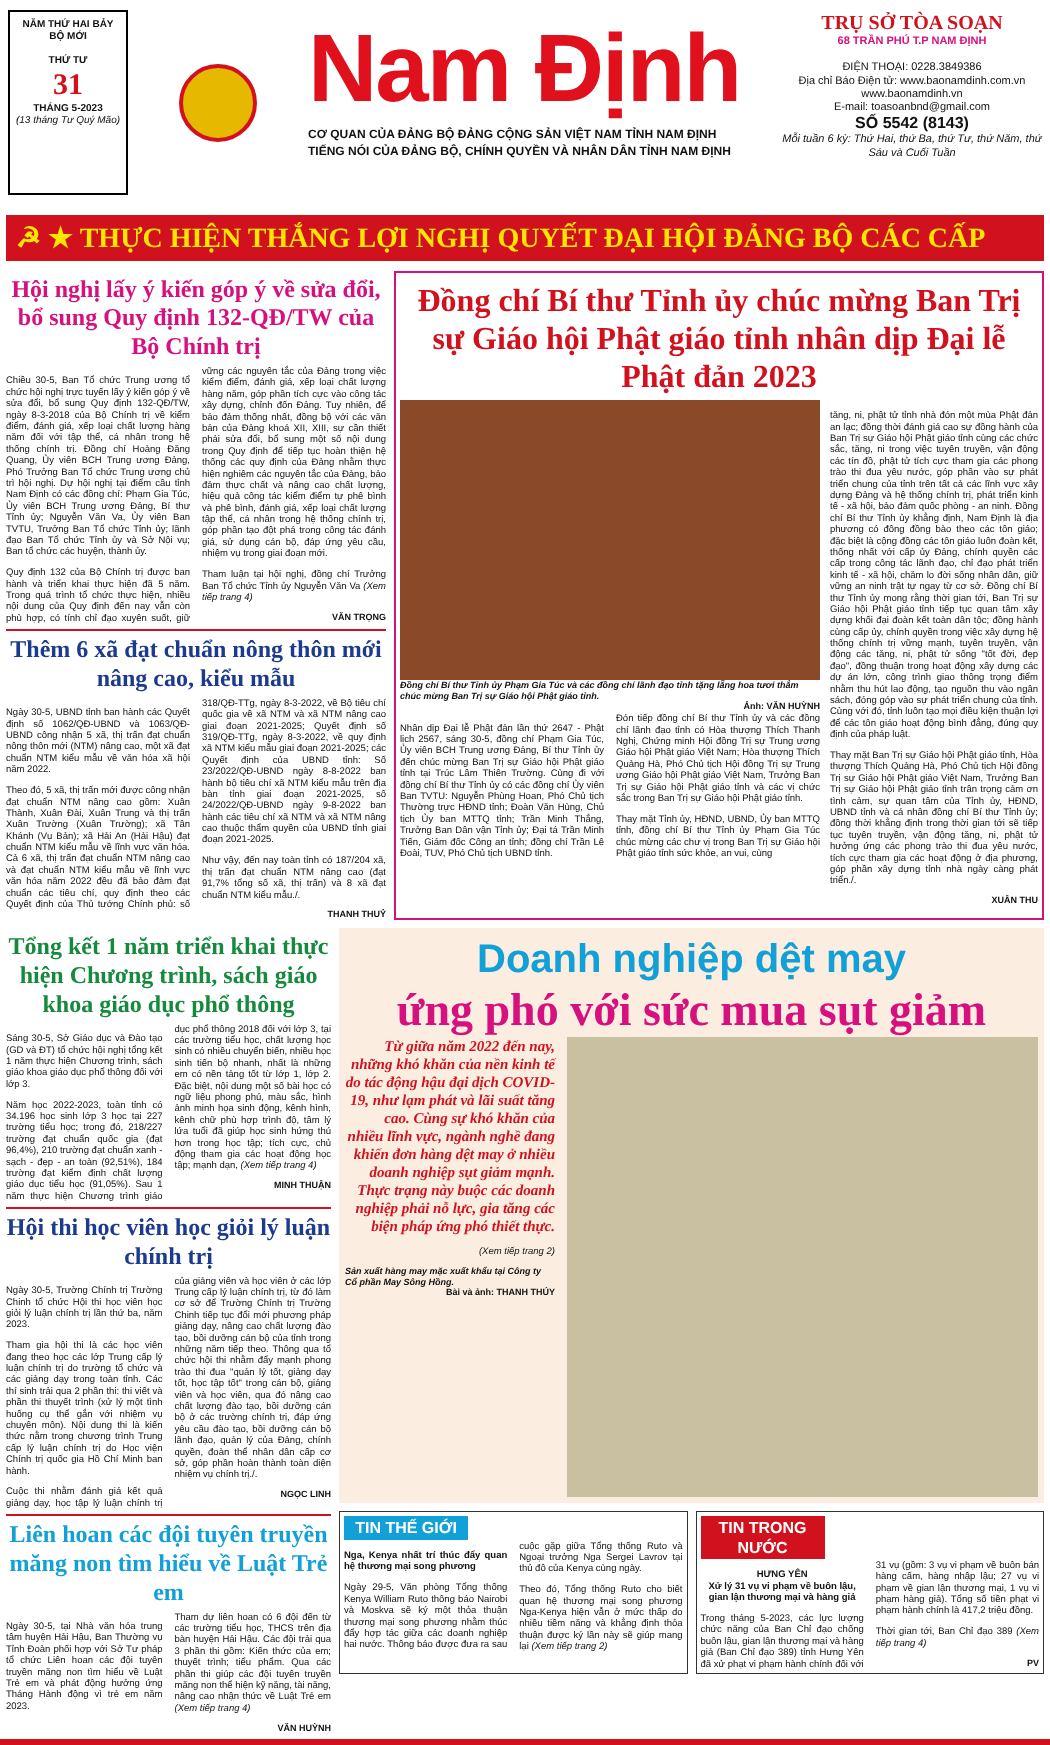NĂM THỨ HAI BẢY
BỘ MỚI
THỨ TƯ
31
THÁNG 5-2023
(13 tháng Tư Quý Mão)
Nam Định
CƠ QUAN CỦA ĐẢNG BỘ ĐẢNG CỘNG SẢN VIỆT NAM TỈNH NAM ĐỊNH
TIẾNG NÓI CỦA ĐẢNG BỘ, CHÍNH QUYỀN VÀ NHÂN DÂN TỈNH NAM ĐỊNH
TRỤ SỞ TÒA SOẠN
68 TRẦN PHÚ T.P NAM ĐỊNH
ĐIỆN THOẠI: 0228.3849386
Địa chỉ Báo Điện tử: www.baonamdinh.com.vn
www.baonamdinh.vn
E-mail: toasoanbnd@gmail.com
SỐ 5542 (8143)
Mỗi tuần 6 kỳ: Thứ Hai, thứ Ba, thứ Tư, thứ Năm, thứ Sáu và Cuối Tuần
☭ ★ THỰC HIỆN THẮNG LỢI NGHỊ QUYẾT ĐẠI HỘI ĐẢNG BỘ CÁC CẤP
Hội nghị lấy ý kiến góp ý về sửa đổi, bổ sung Quy định 132-QĐ/TW của Bộ Chính trị
Chiều 30-5, Ban Tổ chức Trung ương tổ chức hội nghị trực tuyến lấy ý kiến góp ý về sửa đổi, bổ sung Quy định 132-QĐ/TW, ngày 8-3-2018 của Bộ Chính trị về kiểm điểm, đánh giá, xếp loại chất lượng hàng năm đối với tập thể, cá nhân trong hệ thống chính trị. Đồng chí Hoàng Đăng Quang, Ủy viên BCH Trung ương Đảng, Phó Trưởng Ban Tổ chức Trung ương chủ trì hội nghị. Dự hội nghị tại điểm cầu tỉnh Nam Định có các đồng chí: Phạm Gia Túc, Ủy viên BCH Trung ương Đảng, Bí thư Tỉnh ủy; Nguyễn Văn Va, Ủy viên Ban TVTU, Trưởng Ban Tổ chức Tỉnh ủy; lãnh đạo Ban Tổ chức Tỉnh ủy và Sở Nội vụ; Ban tổ chức các huyện, thành ủy.
Quy định 132 của Bộ Chính trị được ban hành và triển khai thực hiện đã 5 năm. Trong quá trình tổ chức thực hiện, nhiều nội dung của Quy định đến nay vẫn còn phù hợp, có tính chỉ đạo xuyên suốt, giữ vững các nguyên tắc của Đảng trong việc kiểm điểm, đánh giá, xếp loại chất lượng hàng năm, góp phần tích cực vào công tác xây dựng, chỉnh đốn Đảng. Tuy nhiên, để bảo đảm thống nhất, đồng bộ với các văn bản của Đảng khoá XII, XIII, sự cần thiết phải sửa đổi, bổ sung một số nội dung trong Quy định để tiếp tục hoàn thiện hệ thống các quy định của Đảng nhằm thực hiện nghiêm các nguyên tắc của Đảng, bảo đảm thực chất và nâng cao chất lượng, hiệu quả công tác kiểm điểm tự phê bình và phê bình, đánh giá, xếp loại chất lượng tập thể, cá nhân trong hệ thống chính trị, góp phần tạo đột phá trong công tác đánh giá, sử dụng cán bộ, đáp ứng yêu cầu, nhiệm vụ trong giai đoạn mới.
Tham luận tại hội nghị, đồng chí Trưởng Ban Tổ chức Tỉnh ủy Nguyễn Văn Va (Xem tiếp trang 4)
VĂN TRỌNG
Thêm 6 xã đạt chuẩn nông thôn mới nâng cao, kiểu mẫu
Ngày 30-5, UBND tỉnh ban hành các Quyết định số 1062/QĐ-UBND và 1063/QĐ-UBND công nhận 5 xã, thị trấn đạt chuẩn nông thôn mới (NTM) nâng cao, một xã đạt chuẩn NTM kiểu mẫu về văn hóa xã hội năm 2022.
Theo đó, 5 xã, thị trấn mới được công nhận đạt chuẩn NTM nâng cao gồm: Xuân Thành, Xuân Đài, Xuân Trung và thị trấn Xuân Trường (Xuân Trường); xã Tân Khánh (Vụ Bản); xã Hải An (Hải Hậu) đạt chuẩn NTM kiểu mẫu về lĩnh vực văn hóa. Cả 6 xã, thị trấn đạt chuẩn NTM nâng cao và đạt chuẩn NTM kiểu mẫu về lĩnh vực văn hóa năm 2022 đều đã bảo đảm đạt chuẩn các tiêu chí, quy định theo các Quyết định của Thủ tướng Chính phủ: số 318/QĐ-TTg, ngày 8-3-2022, về Bộ tiêu chí quốc gia về xã NTM và xã NTM nâng cao giai đoạn 2021-2025; Quyết định số 319/QĐ-TTg, ngày 8-3-2022, về quy định xã NTM kiểu mẫu giai đoạn 2021-2025; các Quyết định của UBND tỉnh: Số 23/2022/QĐ-UBND ngày 8-8-2022 ban hành bộ tiêu chí xã NTM kiểu mẫu trên địa bàn tỉnh giai đoạn 2021-2025, số 24/2022/QĐ-UBND ngày 9-8-2022 ban hành các tiêu chí xã NTM và xã NTM nâng cao thuộc thẩm quyền của UBND tỉnh giai đoạn 2021-2025.
Như vậy, đến nay toàn tỉnh có 187/204 xã, thị trấn đạt chuẩn NTM nâng cao (đạt 91,7% tổng số xã, thị trấn) và 8 xã đạt chuẩn NTM kiểu mẫu./.
THANH THUỶ
Đồng chí Bí thư Tỉnh ủy chúc mừng Ban Trị sự Giáo hội Phật giáo tỉnh nhân dịp Đại lễ Phật đản 2023
Đồng chí Bí thư Tỉnh ủy Phạm Gia Túc và các đồng chí lãnh đạo tỉnh tặng lẵng hoa tươi thắm chúc mừng Ban Trị sự Giáo hội Phật giáo tỉnh.
Ảnh: VĂN HUỲNH
Nhân dịp Đại lễ Phật đản lần thứ 2647 - Phật lịch 2567, sáng 30-5, đồng chí Phạm Gia Túc, Ủy viên BCH Trung ương Đảng, Bí thư Tỉnh ủy đến chúc mừng Ban Trị sự Giáo hội Phật giáo tỉnh tại Trúc Lâm Thiên Trường. Cùng đi với đồng chí Bí thư Tỉnh ủy có các đồng chí Ủy viên Ban TVTU: Nguyễn Phùng Hoan, Phó Chủ tịch Thường trực HĐND tỉnh; Đoàn Văn Hùng, Chủ tịch Ủy ban MTTQ tỉnh; Trần Minh Thắng, Trưởng Ban Dân vận Tỉnh ủy; Đại tá Trần Minh Tiến, Giám đốc Công an tỉnh; đồng chí Trần Lê Đoài, TUV, Phó Chủ tịch UBND tỉnh.
Đón tiếp đồng chí Bí thư Tỉnh ủy và các đồng chí lãnh đạo tỉnh có Hòa thượng Thích Thanh Nghị, Chứng minh Hội đồng Trị sự Trung ương Giáo hội Phật giáo Việt Nam; Hòa thượng Thích Quảng Hà, Phó Chủ tịch Hội đồng Trị sự Trung ương Giáo hội Phật giáo Việt Nam, Trưởng Ban Trị sự Giáo hội Phật giáo tỉnh và các vị chức sắc trong Ban Trị sự Giáo hội Phật giáo tỉnh.
Thay mặt Tỉnh ủy, HĐND, UBND, Ủy ban MTTQ tỉnh, đồng chí Bí thư Tỉnh ủy Phạm Gia Túc chúc mừng các chư vị trong Ban Trị sự Giáo hội Phật giáo tỉnh sức khỏe, an vui, cùng
tăng, ni, phật tử tỉnh nhà đón một mùa Phật đản an lạc; đồng thời đánh giá cao sự đồng hành của Ban Trị sự Giáo hội Phật giáo tỉnh cùng các chức sắc, tăng, ni trong việc tuyên truyền, vận động các tín đồ, phật tử tích cực tham gia các phong trào thi đua yêu nước, góp phần vào sự phát triển chung của tỉnh trên tất cả các lĩnh vực xây dựng Đảng và hệ thống chính trị, phát triển kinh tế - xã hội, bảo đảm quốc phòng - an ninh. Đồng chí Bí thư Tỉnh ủy khẳng định, Nam Định là địa phương có đông đồng bào theo các tôn giáo; đặc biệt là cộng đồng các tôn giáo luôn đoàn kết, thống nhất với cấp ủy Đảng, chính quyền các cấp trong công tác lãnh đạo, chỉ đạo phát triển kinh tế - xã hội, chăm lo đời sống nhân dân, giữ vững an ninh trật tự ngay từ cơ sở. Đồng chí Bí thư Tỉnh ủy mong rằng thời gian tới, Ban Trị sự Giáo hội Phật giáo tỉnh tiếp tục quan tâm xây dựng khối đại đoàn kết toàn dân tộc; đồng hành cùng cấp ủy, chính quyền trong việc xây dựng hệ thống chính trị vững mạnh, tuyên truyền, vận động các tăng, ni, phật tử sống "tốt đời, đẹp đạo", đồng thuận trong hoạt động xây dựng các dự án lớn, công trình giao thông trọng điểm nhằm thu hút lao động, tạo nguồn thu vào ngân sách, đóng góp vào sự phát triển chung của tỉnh. Cùng với đó, tỉnh luôn tạo mọi điều kiện thuận lợi để các tôn giáo hoạt động bình đẳng, đúng quy định của pháp luật.
Thay mặt Ban Trị sự Giáo hội Phật giáo tỉnh, Hòa thượng Thích Quảng Hà, Phó Chủ tịch Hội đồng Trị sự Giáo hội Phật giáo Việt Nam, Trưởng Ban Trị sự Giáo hội Phật giáo tỉnh trân trọng cảm ơn tình cảm, sự quan tâm của Tỉnh ủy, HĐND, UBND tỉnh và cá nhân đồng chí Bí thư Tỉnh ủy; đồng thời khẳng định trong thời gian tới sẽ tiếp tục tuyên truyền, vận động tăng, ni, phật tử hưởng ứng các phong trào thi đua yêu nước, tích cực tham gia các hoạt động ở địa phương, góp phần xây dựng tỉnh nhà ngày càng phát triển./.
XUÂN THU
Tổng kết 1 năm triển khai thực hiện Chương trình, sách giáo khoa giáo dục phổ thông
Sáng 30-5, Sở Giáo dục và Đào tạo (GD và ĐT) tổ chức hội nghị tổng kết 1 năm thực hiện Chương trình, sách giáo khoa giáo dục phổ thông đối với lớp 3.
Năm học 2022-2023, toàn tỉnh có 34.196 học sinh lớp 3 học tại 227 trường tiểu học; trong đó, 218/227 trường đạt chuẩn quốc gia (đạt 96,4%), 210 trường đạt chuẩn xanh - sạch - đẹp - an toàn (92,51%), 184 trường đạt kiểm định chất lượng giáo dục tiểu học (91,05%). Sau 1 năm thực hiện Chương trình giáo dục phổ thông 2018 đối với lớp 3, tại các trường tiểu học, chất lượng học sinh có nhiều chuyển biến, nhiều học sinh tiến bộ nhanh, nhất là những em có nền tảng tốt từ lớp 1, lớp 2. Đặc biệt, nội dung một số bài học có ngữ liệu phong phú, màu sắc, hình ảnh minh họa sinh động, kênh hình, kênh chữ phù hợp trình độ, tâm lý lứa tuổi đã giúp học sinh hứng thú hơn trong học tập; tích cực, chủ động tham gia các hoạt động học tập; mạnh dạn, (Xem tiếp trang 4)
MINH THUẬN
Hội thi học viên học giỏi lý luận chính trị
Ngày 30-5, Trường Chính trị Trường Chinh tổ chức Hội thi học viên học giỏi lý luận chính trị lần thứ ba, năm 2023.
Tham gia hội thi là các học viên đang theo học các lớp Trung cấp lý luận chính trị do trường tổ chức và các giảng dạy trong toàn tỉnh. Các thí sinh trải qua 2 phần thi: thi viết và phần thi thuyết trình (xử lý một tình huống cụ thể gắn với nhiệm vụ chuyên môn). Nội dung thi là kiến thức nằm trong chương trình Trung cấp lý luận chính trị do Học viện Chính trị quốc gia Hồ Chí Minh ban hành.
Cuộc thi nhằm đánh giá kết quả giảng dạy, học tập lý luận chính trị của giảng viên và học viên ở các lớp Trung cấp lý luận chính trị, từ đó làm cơ sở để Trường Chính trị Trường Chinh tiếp tục đổi mới phương pháp giảng dạy, nâng cao chất lượng đào tạo, bồi dưỡng cán bộ của tỉnh trong những năm tiếp theo. Thông qua tổ chức hội thi nhằm đẩy mạnh phong trào thi đua "quản lý tốt, giảng dạy tốt, học tập tốt" trong cán bộ, giảng viên và học viên, qua đó nâng cao chất lượng đào tạo, bồi dưỡng cán bộ ở các trường chính trị, đáp ứng yêu cầu đào tạo, bồi dưỡng cán bộ lãnh đạo, quản lý của Đảng, chính quyền, đoàn thể nhân dân cấp cơ sở, góp phần hoàn thành toàn diện nhiệm vụ chính trị./.
NGỌC LINH
Liên hoan các đội tuyên truyền măng non tìm hiểu về Luật Trẻ em
Ngày 30-5, tại Nhà văn hóa trung tâm huyện Hải Hậu, Ban Thường vụ Tỉnh Đoàn phối hợp với Sở Tư pháp tổ chức Liên hoan các đội tuyên truyền măng non tìm hiểu về Luật Trẻ em và phát động hưởng ứng Tháng Hành động vì trẻ em năm 2023.
Tham dự liên hoan có 6 đội đến từ các trường tiểu học, THCS trên địa bàn huyện Hải Hậu. Các đội trải qua 3 phần thi gồm: Kiến thức của em; thuyết trình; tiểu phẩm. Qua các phần thi giúp các đội tuyên truyền măng non thể hiện kỹ năng, tài năng, nâng cao nhận thức về Luật Trẻ em (Xem tiếp trang 4)
VĂN HUỲNH
Doanh nghiệp dệt may
ứng phó với sức mua sụt giảm
Từ giữa năm 2022 đến nay, những khó khăn của nền kinh tế do tác động hậu đại dịch COVID-19, như lạm phát và lãi suất tăng cao. Cùng sự khó khăn của nhiều lĩnh vực, ngành nghề đang khiến đơn hàng dệt may ở nhiều doanh nghiệp sụt giảm mạnh. Thực trạng này buộc các doanh nghiệp phải nỗ lực, gia tăng các biện pháp ứng phó thiết thực.
(Xem tiếp trang 2)
Sản xuất hàng may mặc xuất khẩu tại Công ty Cổ phần May Sông Hồng.
Bài và ảnh: THANH THÚY
TIN THẾ GIỚI
Nga, Kenya nhất trí thúc đẩy quan hệ thương mại song phương
Ngày 29-5, Văn phòng Tổng thống Kenya William Ruto thông báo Nairobi và Moskva sẽ ký một thỏa thuận thương mại song phương nhằm thúc đẩy hợp tác giữa các doanh nghiệp hai nước. Thông báo được đưa ra sau cuộc gặp giữa Tổng thống Ruto và Ngoại trưởng Nga Sergei Lavrov tại thủ đô của Kenya cùng ngày.
Theo đó, Tổng thống Ruto cho biết quan hệ thương mại song phương Nga-Kenya hiện vẫn ở mức thấp do nhiều tiềm năng và khẳng định thỏa thuận được ký lần này sẽ giúp mang lại (Xem tiếp trang 2)
TIN TRONG NƯỚC
HƯNG YÊN
Xử lý 31 vụ vi phạm về buôn lậu, gian lận thương mại và hàng giả
Trong tháng 5-2023, các lực lượng chức năng của Ban Chỉ đạo chống buôn lậu, gian lận thương mại và hàng giả (Ban Chỉ đạo 389) tỉnh Hưng Yên đã xử phạt vi phạm hành chính đối với 31 vụ (gồm: 3 vụ vi phạm về buôn bán hàng cấm, hàng nhập lậu; 27 vụ vi phạm về gian lận thương mại, 1 vụ vi phạm hàng giả). Tổng số tiền phạt vi phạm hành chính là 417,2 triệu đồng.
Thời gian tới, Ban Chỉ đạo 389 (Xem tiếp trang 4)
PV